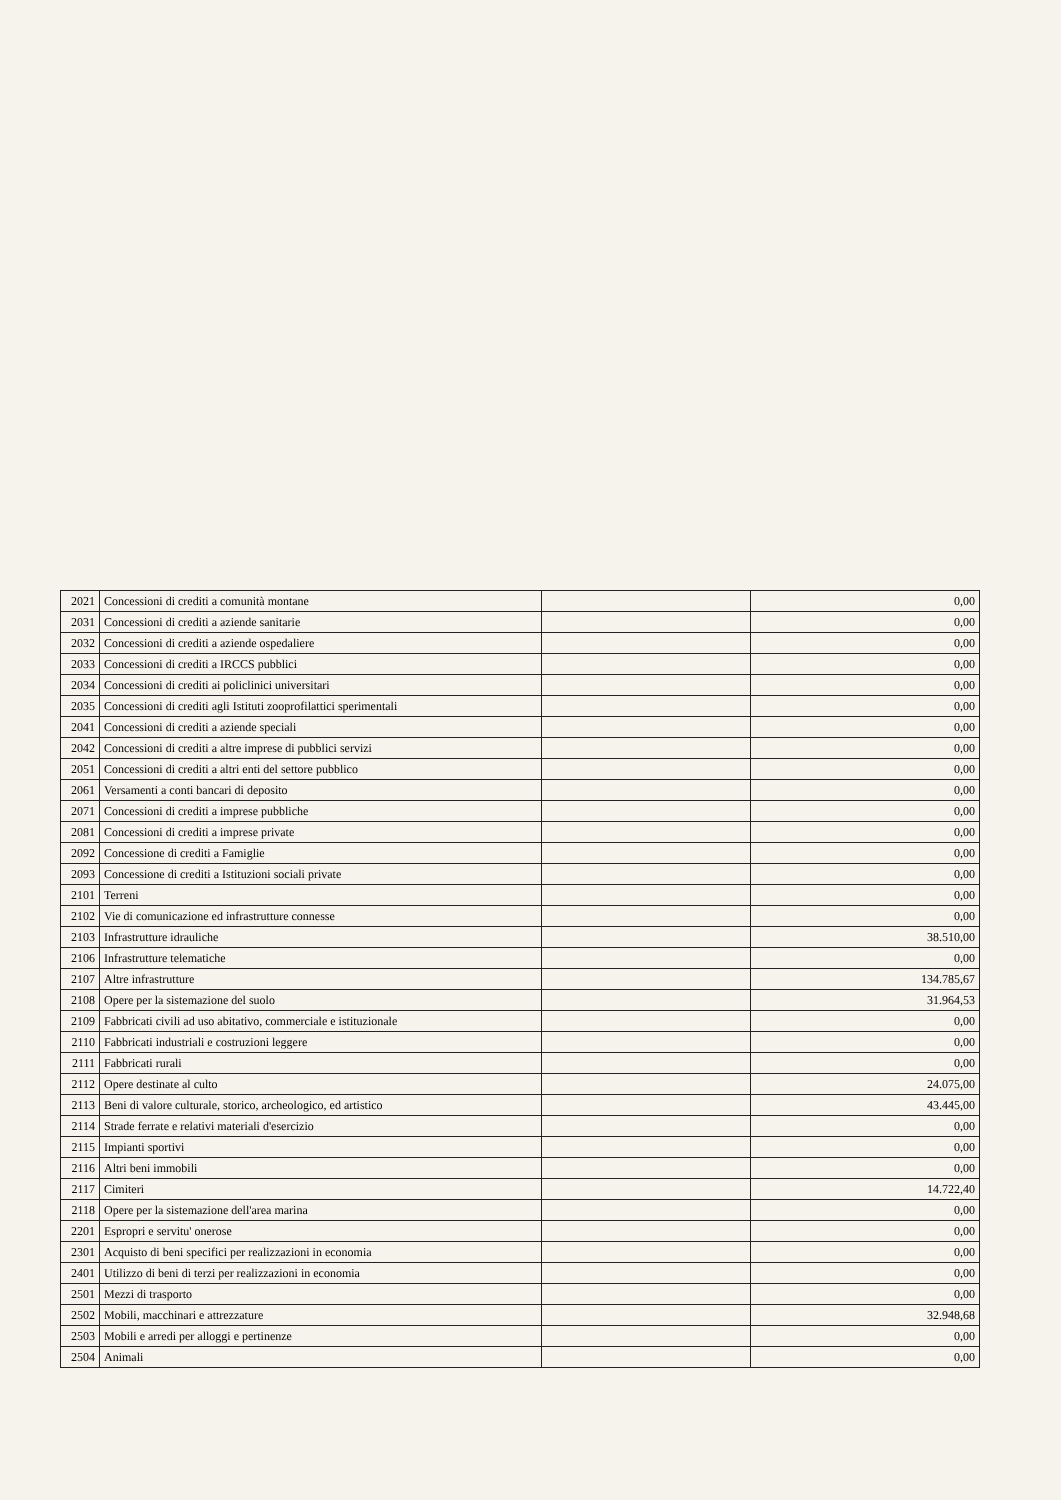| 2021 | Concessioni di crediti a comunità montane | | 0,00 |
| 2031 | Concessioni di crediti a aziende sanitarie | | 0,00 |
| 2032 | Concessioni di crediti a aziende ospedaliere | | 0,00 |
| 2033 | Concessioni di crediti a IRCCS pubblici | | 0,00 |
| 2034 | Concessioni di crediti ai policlinici universitari | | 0,00 |
| 2035 | Concessioni di crediti agli Istituti zooprofilattici sperimentali | | 0,00 |
| 2041 | Concessioni di crediti a aziende speciali | | 0,00 |
| 2042 | Concessioni di crediti a altre imprese di pubblici servizi | | 0,00 |
| 2051 | Concessioni di crediti a altri enti del settore pubblico | | 0,00 |
| 2061 | Versamenti a conti bancari di deposito | | 0,00 |
| 2071 | Concessioni di crediti a imprese pubbliche | | 0,00 |
| 2081 | Concessioni di crediti a imprese private | | 0,00 |
| 2092 | Concessione di crediti a Famiglie | | 0,00 |
| 2093 | Concessione di crediti a Istituzioni sociali private | | 0,00 |
| 2101 | Terreni | | 0,00 |
| 2102 | Vie di comunicazione ed infrastrutture connesse | | 0,00 |
| 2103 | Infrastrutture idrauliche | | 38.510,00 |
| 2106 | Infrastrutture telematiche | | 0,00 |
| 2107 | Altre infrastrutture | | 134.785,67 |
| 2108 | Opere per la sistemazione del suolo | | 31.964,53 |
| 2109 | Fabbricati civili ad uso abitativo, commerciale e istituzionale | | 0,00 |
| 2110 | Fabbricati industriali e costruzioni leggere | | 0,00 |
| 2111 | Fabbricati rurali | | 0,00 |
| 2112 | Opere destinate al culto | | 24.075,00 |
| 2113 | Beni di valore culturale, storico, archeologico, ed artistico | | 43.445,00 |
| 2114 | Strade ferrate e relativi materiali d'esercizio | | 0,00 |
| 2115 | Impianti sportivi | | 0,00 |
| 2116 | Altri beni immobili | | 0,00 |
| 2117 | Cimiteri | | 14.722,40 |
| 2118 | Opere per la sistemazione dell'area marina | | 0,00 |
| 2201 | Espropri e servitu' onerose | | 0,00 |
| 2301 | Acquisto di beni specifici per realizzazioni in economia | | 0,00 |
| 2401 | Utilizzo di beni di terzi per realizzazioni in economia | | 0,00 |
| 2501 | Mezzi di trasporto | | 0,00 |
| 2502 | Mobili, macchinari e attrezzature | | 32.948,68 |
| 2503 | Mobili e arredi per alloggi e pertinenze | | 0,00 |
| 2504 | Animali | | 0,00 |